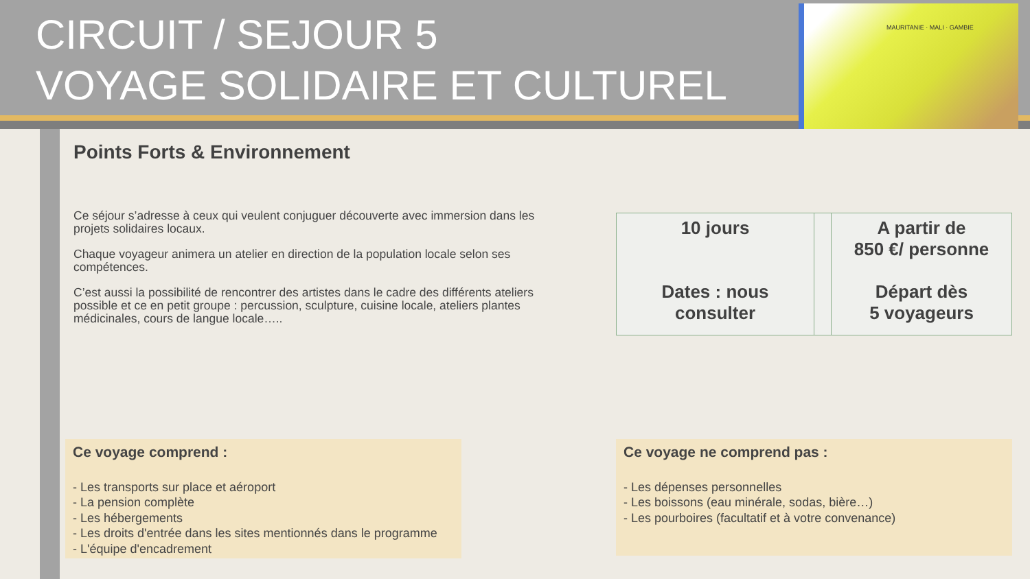CIRCUIT / SEJOUR 5
VOYAGE SOLIDAIRE ET CULTUREL
MAURITANIE · MALI · GAMBIE
Points Forts & Environnement
Ce séjour s’adresse à ceux qui veulent conjuguer découverte avec immersion dans les projets solidaires locaux.
Chaque voyageur animera un atelier en direction de la population locale selon ses compétences.
C’est aussi la possibilité de rencontrer des artistes dans le cadre des différents ateliers possible et ce en petit groupe : percussion, sculpture, cuisine locale, ateliers plantes médicinales, cours de langue locale…..
| 10 jours Dates : nous consulter | | A partir de 850 €/ personne Départ dès 5 voyageurs |
Ce voyage comprend :
- Les transports sur place et aéroport
- La pension complète
- Les hébergements
- Les droits d'entrée dans les sites mentionnés dans le programme
- L'équipe d'encadrement
Ce voyage ne comprend pas :
- Les dépenses personnelles
- Les boissons (eau minérale, sodas, bière…)
- Les pourboires (facultatif et à votre convenance)